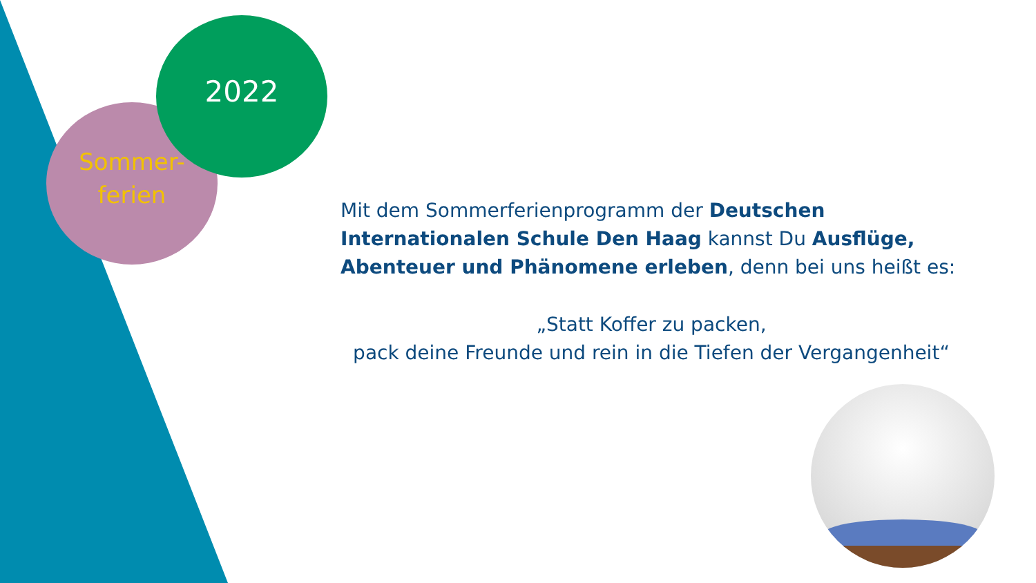2022
Sommer-
ferien
Mit dem Sommerferienprogramm der Deutschen Internationalen Schule Den Haag kannst Du Ausflüge, Abenteuer und Phänomene erleben, denn bei uns heißt es:
„Statt Koffer zu packen,
pack deine Freunde und rein in die Tiefen der Vergangenheit“